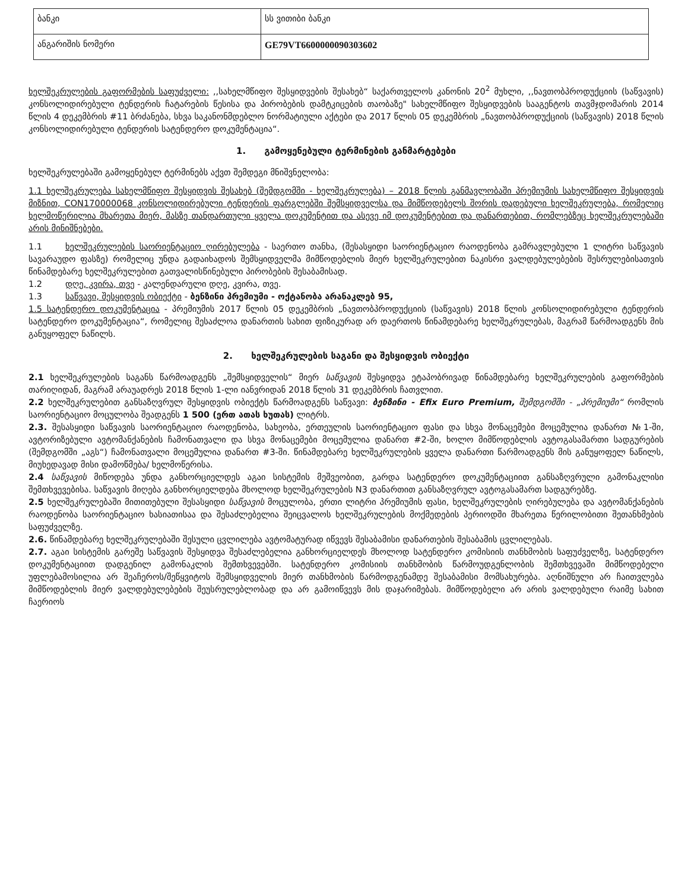| ბანკი | სს ვითიბი ბანკი |
| ანგარიშის ნომერი | GE79VT6600000090303602 |
ხელშეკრულების გაფორმების საფუძველი: ,,სახელმწიფო შესყიდვების შესახებ“ საქართველოს კანონის 20<sup>2</sup> მუხლი, ,,ნავთობპროდუქციის (საწვავის) კონსოლიდირებული ტენდერის ჩატარების წესისა და პირობების დამტკიცების თაობაზე" სახელმწიფო შესყიდვების სააგენტოს თავმჯდომარის 2014 წლის 4 დეკემბრის #11 ბრძანება, სხვა საკანონმდებლო ნორმატიული აქტები და 2017 წლის 05 დეკემბრის „ნავთობპროდუქციის (საწვავის) 2018 წლის კონსოლიდირებული ტენდერის სატენდერო დოკუმენტაცია“.
1. გამოყენებული ტერმინების განმარტებები
ხელშეკრულებაში გამოყენებულ ტერმინებს აქვთ შემდეგი მნიშვნელობა:
1.1 ხელშეკრულება სახელმწიფო შესყიდვის შესახებ (შემდგომში - ხელშეკრულება) – 2018 წლის განმავლობაში პრემიუმის სახელმწიფო შესყიდვის მიზნით, CON170000068 კონსოლიდირებული ტენდერის ფარგლებში შემსყიდველსა და მიმწოდებელს შორის დადებული ხელშეკრულება, რომელიც ხელმოწერილია მხარეთა მიერ, მასზე თანდართული ყველა დოკუმენტით და ასევე იმ დოკუმენტებით და დანართებით, რომლებზეც ხელშეკრულებაში არის მინიშნებები.
1.1 ხელშეკრულების საორიენტაციო ღირებულება - საერთო თანხა, (შესასყიდი საორიენტაციო რაოდენობა გამრავლებული 1 ლიტრი საწვავის სავარაუდო ფასზე) რომელიც უნდა გადაიხადოს შემსყიდველმა მიმწოდებლის მიერ ხელშეკრულებით ნაკისრი ვალდებულებების შესრულებისათვის წინამდებარე ხელშეკრულებით გათვალისწინებული პირობების შესაბამისად.
1.2 დღე, კვირა, თვე - კალენდარული დღე, კვირა, თვე.
1.3 საწვავი, შესყიდვის ობიექტი - ბენზინი პრემიუმი - ოქტანობა არანაკლებ 95,
1.5 სატენდერო დოკუმენტაცია - პრემიუმის 2017 წლის 05 დეკემბრის „ნავთობპროდუქციის (საწვავის) 2018 წლის კონსოლიდირებული ტენდერის სატენდერო დოკუმენტაცია“, რომელიც შესაძლოა დანართის სახით ფიზიკურად არ დაერთოს წინამდებარე ხელშეკრულებას, მაგრამ წარმოადგენს მის განუყოფელ ნაწილს.
2. ხელშეკრულების საგანი და შესყიდვის ობიექტი
2.1 ხელშეკრულების საგანს წარმოადგენს „შემსყიდველის“ მიერ საწვავის შესყიდვა ეტაპობრივად წინამდებარე ხელშეკრულების გაფორმების თარიღიდან, მაგრამ არაუადრეს 2018 წლის 1-ლი იანვრიდან 2018 წლის 31 დეკემბრის ჩათვლით.
2.2 ხელშეკრულებით განსაზღვრულ შესყიდვის ობიექტს წარმოადგენს საწვავი: ბენზინი - Efix Euro Premium, შემდგომში - „პრემიუმი“ რომლის საორიენტაციო მოცულობა შეადგენს 1 500 (ერთ ათას ხუთას) ლიტრს.
2.3. შესასყიდი საწვავის საორიენტაციო რაოდენობა, სახეობა, ერთეულის საორიენტაციო ფასი და სხვა მონაცემები მოცემულია დანართ №1-ში, ავტორიზებული ავტომანქანების ჩამონათვალი და სხვა მონაცემები მოცემულია დანართ #2-ში, ხოლო მიმწოდებლის ავტოგასამართი სადგურების (შემდგომში „აგს“) ჩამონათვალი მოცემულია დანართ #3-ში. წინამდებარე ხელშეკრულების ყველა დანართი წარმოადგენს მის განუყოფელ ნაწილს, მიუხედავად მისი დამოწმება/ ხელმოწერისა.
2.4 საწვავის მიწოდება უნდა განხორციელდეს აგაი სისტემის მეშვეობით, გარდა სატენდერო დოკუმენტაციით განსაზღვრული გამონაკლისი შემთხვევებისა. საწვავის მიღება განხორციელდება მხოლოდ ხელშეკრულების N3 დანართით განსაზღვრულ ავტოგასამართ სადგურებზე.
2.5 ხელშეკრულებაში მითითებული შესასყიდი საწვავის მოცულობა, ერთი ლიტრი პრემიუმის ფასი, ხელშეკრულების ღირებულება და ავტომანქანების რაოდენობა საორიენტაციო ხასიათისაა და შესაძლებელია შეიცვალოს ხელშეკრულების მოქმედების პერიოდში მხარეთა წერილობითი შეთანხმების საფუძველზე.
2.6. წინამდებარე ხელშეკრულებაში შესული ცვლილება ავტომატურად იწვევს შესაბამისი დანართების შესაბამის ცვლილებას.
2.7. აგაი სისტემის გარეშე საწვავის შესყიდვა შესაძლებელია განხორციელდეს მხოლოდ სატენდერო კომისიის თანხმობის საფუძველზე, სატენდერო დოკუმენტაციით დადგენილ გამონაკლის შემთხვევებში. სატენდერო კომისიის თანხმობის წარმოუდგენლობის შემთხვევაში მიმწოდებელი უფლებამოსილია არ შეაჩეროს/შეწყვიტოს შემსყიდველის მიერ თანხმობის წარმოდგენამდე შესაბამისი მომსახურება. აღნიშნული არ ჩაითვლება მიმწოდებლის მიერ ვალდებულებების შეუსრულებლობად და არ გამოიწვევს მის დაჯარიმებას. მიმწოდებელი არ არის ვალდებული რაიმე სახით ჩაერიოს